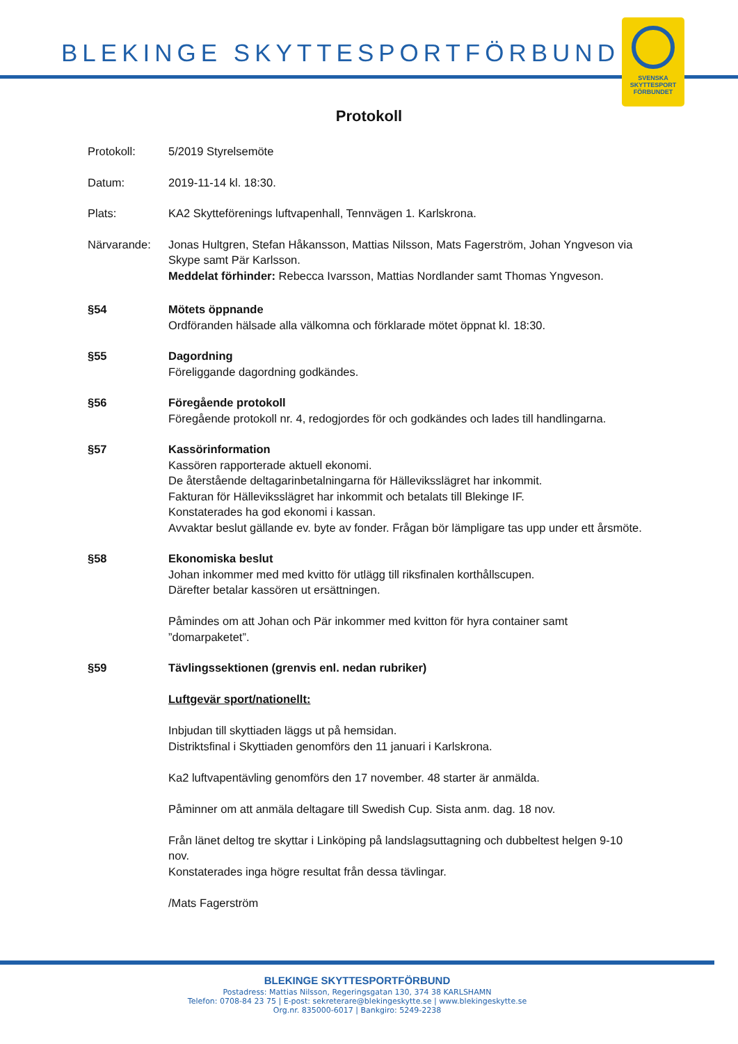BLEKINGE SKYTTESPORTFÖRBUND
SVENSKA
SKYTTESPORT
FÖRBUNDET
Protokoll
Protokoll: 5/2019 Styrelsemöte
Datum: 2019-11-14 kl. 18:30.
Plats: KA2 Skytteförenings luftvapenhall, Tennvägen 1. Karlskrona.
Närvarande: Jonas Hultgren, Stefan Håkansson, Mattias Nilsson, Mats Fagerström, Johan Yngveson via Skype samt Pär Karlsson.
Meddelat förhinder: Rebecca Ivarsson, Mattias Nordlander samt Thomas Yngveson.
§54 Mötets öppnande
Ordföranden hälsade alla välkomna och förklarade mötet öppnat kl. 18:30.
§55 Dagordning
Föreliggande dagordning godkändes.
§56 Föregående protokoll
Föregående protokoll nr. 4, redogjordes för och godkändes och lades till handlingarna.
§57 Kassörinformation
Kassören rapporterade aktuell ekonomi.
De återstående deltagarinbetalningarna för Hälleviksslägret har inkommit.
Fakturan för Hälleviksslägret har inkommit och betalats till Blekinge IF.
Konstaterades ha god ekonomi i kassan.
Avvaktar beslut gällande ev. byte av fonder. Frågan bör lämpligare tas upp under ett årsmöte.
§58 Ekonomiska beslut
Johan inkommer med med kvitto för utlägg till riksfinalen korthållscupen.
Därefter betalar kassören ut ersättningen.
Påmindes om att Johan och Pär inkommer med kvitton för hyra container samt ”domarpaketet”.
§59 Tävlingssektionen (grenvis enl. nedan rubriker)
Luftgevär sport/nationellt:
Inbjudan till skyttiaden läggs ut på hemsidan.
Distriktsfinal i Skyttiaden genomförs den 11 januari i Karlskrona.
Ka2 luftvapentävling genomförs den 17 november. 48 starter är anmälda.
Påminner om att anmäla deltagare till Swedish Cup. Sista anm. dag. 18 nov.
Från länet deltog tre skyttar i Linköping på landslagsuttagning och dubbeltest helgen 9-10 nov.
Konstaterades inga högre resultat från dessa tävlingar.
/Mats Fagerström
BLEKINGE SKYTTESPORTFÖRBUND
Postadress: Mattias Nilsson, Regeringsgatan 130, 374 38 KARLSHAMN
Telefon: 0708-84 23 75 | E-post: sekreterare@blekingeskytte.se | www.blekingeskytte.se
Org.nr. 835000-6017 | Bankgiro: 5249-2238